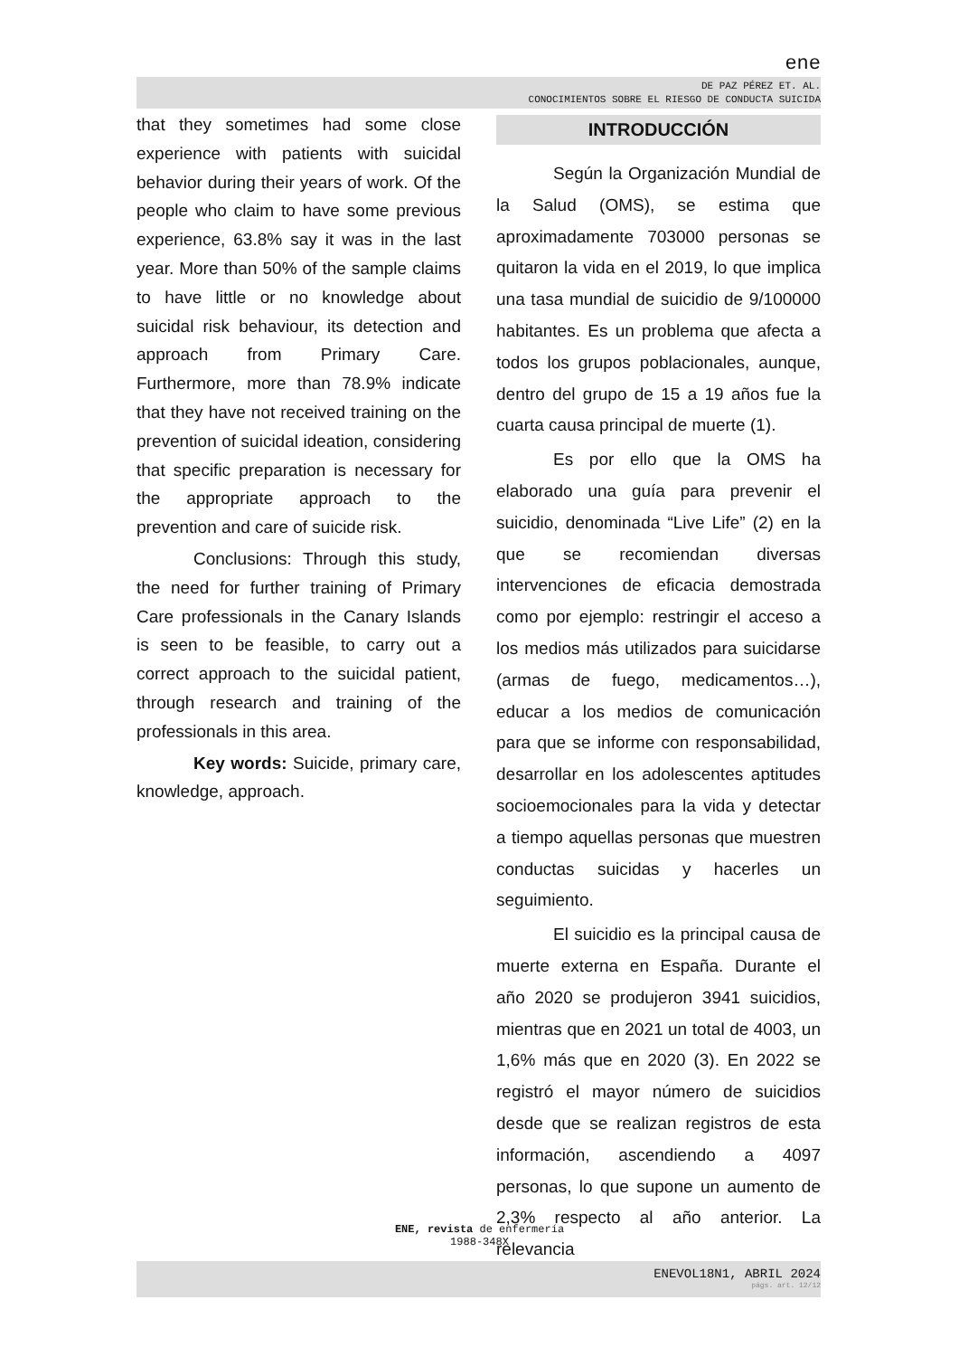ene
DE PAZ PÉREZ ET. AL.
CONOCIMIENTOS SOBRE EL RIESGO DE CONDUCTA SUICIDA
that they sometimes had some close experience with patients with suicidal behavior during their years of work. Of the people who claim to have some previous experience, 63.8% say it was in the last year. More than 50% of the sample claims to have little or no knowledge about suicidal risk behaviour, its detection and approach from Primary Care. Furthermore, more than 78.9% indicate that they have not received training on the prevention of suicidal ideation, considering that specific preparation is necessary for the appropriate approach to the prevention and care of suicide risk.
Conclusions: Through this study, the need for further training of Primary Care professionals in the Canary Islands is seen to be feasible, to carry out a correct approach to the suicidal patient, through research and training of the professionals in this area.
Key words: Suicide, primary care, knowledge, approach.
INTRODUCCIÓN
Según la Organización Mundial de la Salud (OMS), se estima que aproximadamente 703000 personas se quitaron la vida en el 2019, lo que implica una tasa mundial de suicidio de 9/100000 habitantes. Es un problema que afecta a todos los grupos poblacionales, aunque, dentro del grupo de 15 a 19 años fue la cuarta causa principal de muerte (1).
Es por ello que la OMS ha elaborado una guía para prevenir el suicidio, denominada “Live Life” (2) en la que se recomiendan diversas intervenciones de eficacia demostrada como por ejemplo: restringir el acceso a los medios más utilizados para suicidarse (armas de fuego, medicamentos…), educar a los medios de comunicación para que se informe con responsabilidad, desarrollar en los adolescentes aptitudes socioemocionales para la vida y detectar a tiempo aquellas personas que muestren conductas suicidas y hacerles un seguimiento.
El suicidio es la principal causa de muerte externa en España. Durante el año 2020 se produjeron 3941 suicidios, mientras que en 2021 un total de 4003, un 1,6% más que en 2020 (3). En 2022 se registró el mayor número de suicidios desde que se realizan registros de esta información, ascendiendo a 4097 personas, lo que supone un aumento de 2,3% respecto al año anterior. La relevancia
ENE, revista de enfermería
1988-348X
ENEVOL18N1, ABRIL 2024
págs. art. 12/12